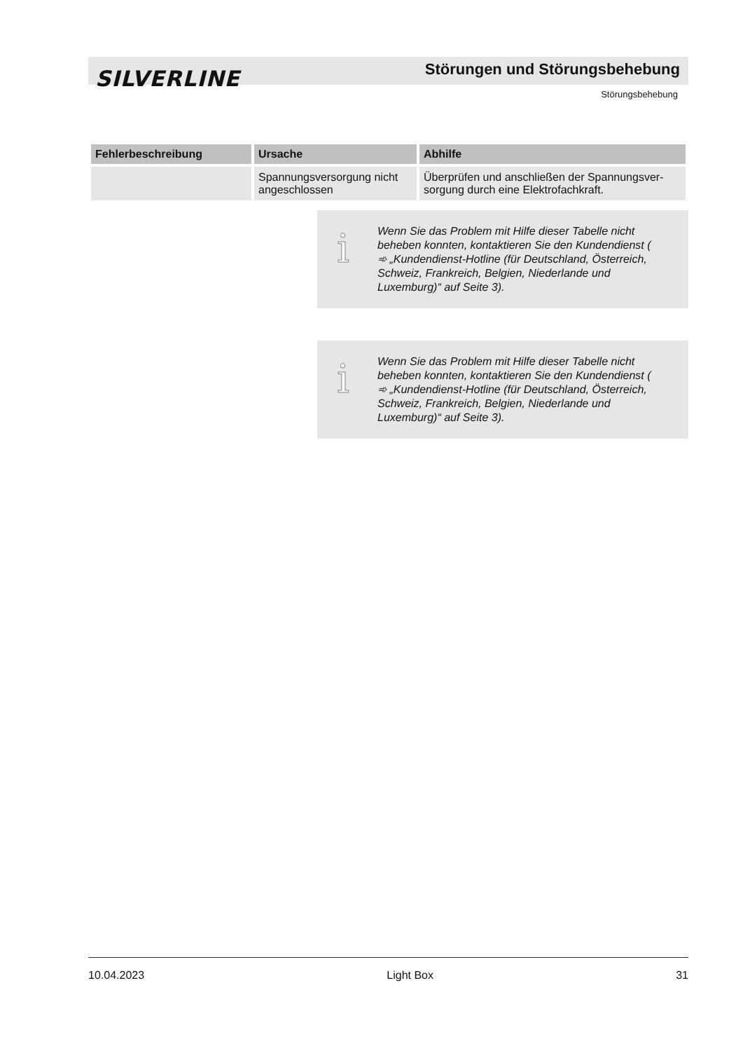SILVERLINE Störungen und Störungsbehebung
Störungsbehebung
| Fehlerbeschreibung | Ursache | Abhilfe |
| --- | --- | --- |
| | Spannungsversorgung nicht angeschlossen | Überprüfen und anschließen der Spannungsver­sorgung durch eine Elektrofachkraft. |
i
Wenn Sie das Problem mit Hilfe dieser Tabelle nicht beheben konnten, kontaktieren Sie den Kun­dendienst ( ➾ „Kundendienst-Hotline (für Deutsch­land, Österreich, Schweiz, Frankreich, Belgien, Niederlande und Luxemburg)“ auf Seite 3).
i
Wenn Sie das Problem mit Hilfe dieser Tabelle nicht beheben konnten, kontaktieren Sie den Kun­dendienst ( ➾ „Kundendienst-Hotline (für Deutsch­land, Österreich, Schweiz, Frankreich, Belgien, Niederlande und Luxemburg)“ auf Seite 3).
10.04.2023 Light Box 31